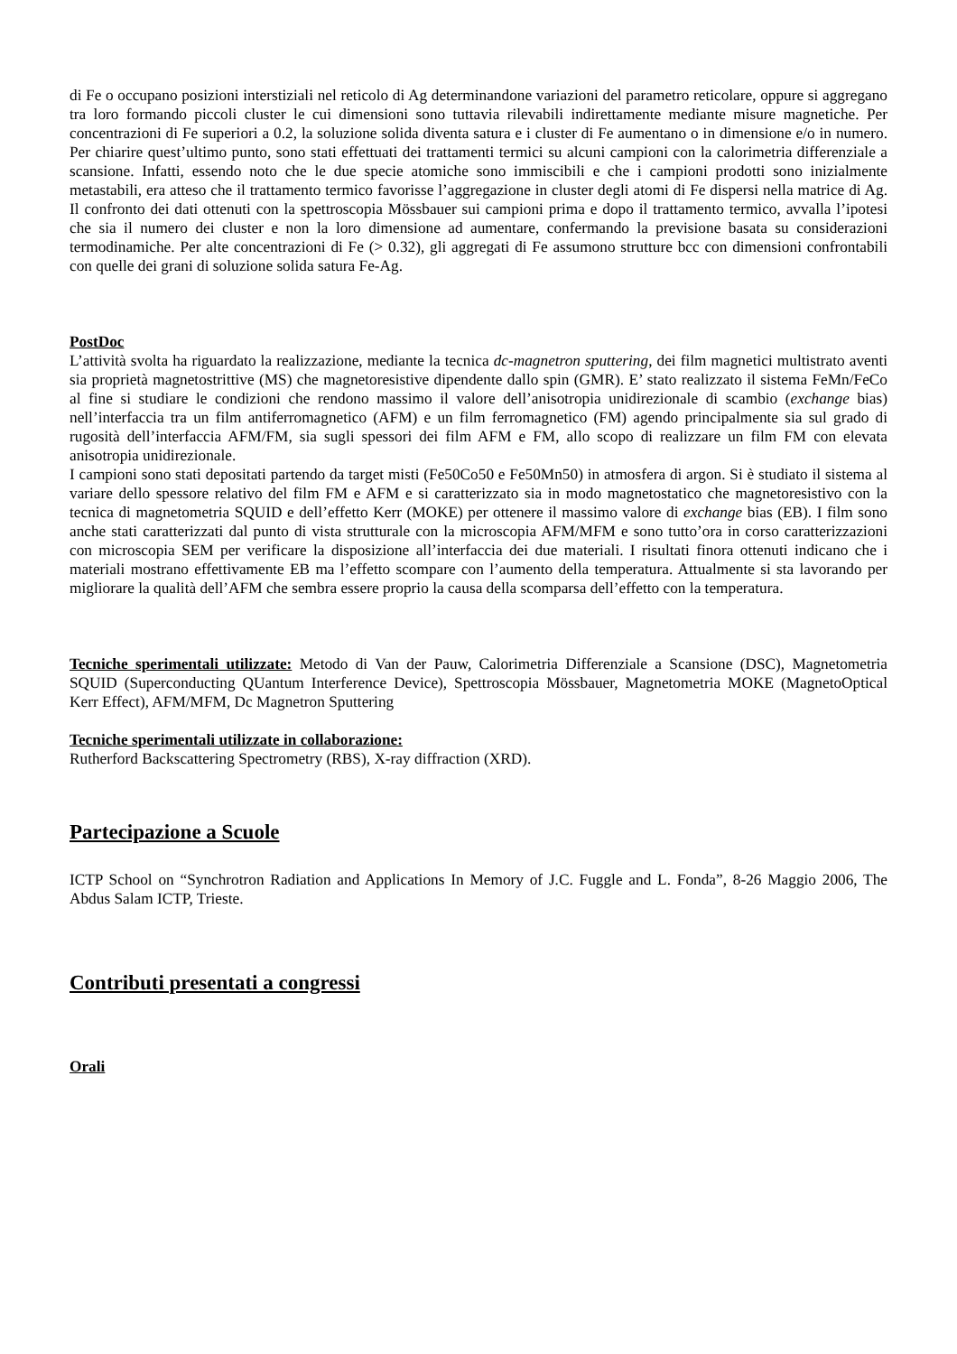di Fe o occupano posizioni interstiziali nel reticolo di Ag determinandone variazioni del parametro reticolare, oppure si aggregano tra loro formando piccoli cluster le cui dimensioni sono tuttavia rilevabili indirettamente mediante misure magnetiche. Per concentrazioni di Fe superiori a 0.2, la soluzione solida diventa satura e i cluster di Fe aumentano o in dimensione e/o in numero. Per chiarire quest’ultimo punto, sono stati effettuati dei trattamenti termici su alcuni campioni con la calorimetria differenziale a scansione. Infatti, essendo noto che le due specie atomiche sono immiscibili e che i campioni prodotti sono inizialmente metastabili, era atteso che il trattamento termico favorisse l’aggregazione in cluster degli atomi di Fe dispersi nella matrice di Ag. Il confronto dei dati ottenuti con la spettroscopia Mössbauer sui campioni prima e dopo il trattamento termico, avvalla l’ipotesi che sia il numero dei cluster e non la loro dimensione ad aumentare, confermando la previsione basata su considerazioni termodinamiche. Per alte concentrazioni di Fe (> 0.32), gli aggregati di Fe assumono strutture bcc con dimensioni confrontabili con quelle dei grani di soluzione solida satura Fe-Ag.
PostDoc
L’attività svolta ha riguardato la realizzazione, mediante la tecnica dc-magnetron sputtering, dei film magnetici multistrato aventi sia proprietà magnetostrittive (MS) che magnetoresistive dipendente dallo spin (GMR). E’ stato realizzato il sistema FeMn/FeCo al fine si studiare le condizioni che rendono massimo il valore dell’anisotropia unidirezionale di scambio (exchange bias) nell’interfaccia tra un film antiferromagnetico (AFM) e un film ferromagnetico (FM) agendo principalmente sia sul grado di rugosità dell’interfaccia AFM/FM, sia sugli spessori dei film AFM e FM, allo scopo di realizzare un film FM con elevata anisotropia unidirezionale.
I campioni sono stati depositati partendo da target misti (Fe50Co50 e Fe50Mn50) in atmosfera di argon. Si è studiato il sistema al variare dello spessore relativo del film FM e AFM e si caratterizzato sia in modo magnetostatico che magnetoresistivo con la tecnica di magnetometria SQUID e dell’effetto Kerr (MOKE) per ottenere il massimo valore di exchange bias (EB). I film sono anche stati caratterizzati dal punto di vista strutturale con la microscopia AFM/MFM e sono tutto’ora in corso caratterizzazioni con microscopia SEM per verificare la disposizione all’interfaccia dei due materiali. I risultati finora ottenuti indicano che i materiali mostrano effettivamente EB ma l’effetto scompare con l’aumento della temperatura. Attualmente si sta lavorando per migliorare la qualità dell’AFM che sembra essere proprio la causa della scomparsa dell’effetto con la temperatura.
Tecniche sperimentali utilizzate: Metodo di Van der Pauw, Calorimetria Differenziale a Scansione (DSC), Magnetometria SQUID (Superconducting QUantum Interference Device), Spettroscopia Mössbauer, Magnetometria MOKE (MagnetoOptical Kerr Effect), AFM/MFM, Dc Magnetron Sputtering
Tecniche sperimentali utilizzate in collaborazione:
Rutherford Backscattering Spectrometry (RBS), X-ray diffraction (XRD).
Partecipazione a Scuole
ICTP School on “Synchrotron Radiation and Applications In Memory of J.C. Fuggle and L. Fonda”, 8-26 Maggio 2006, The Abdus Salam ICTP, Trieste.
Contributi presentati a congressi
Orali